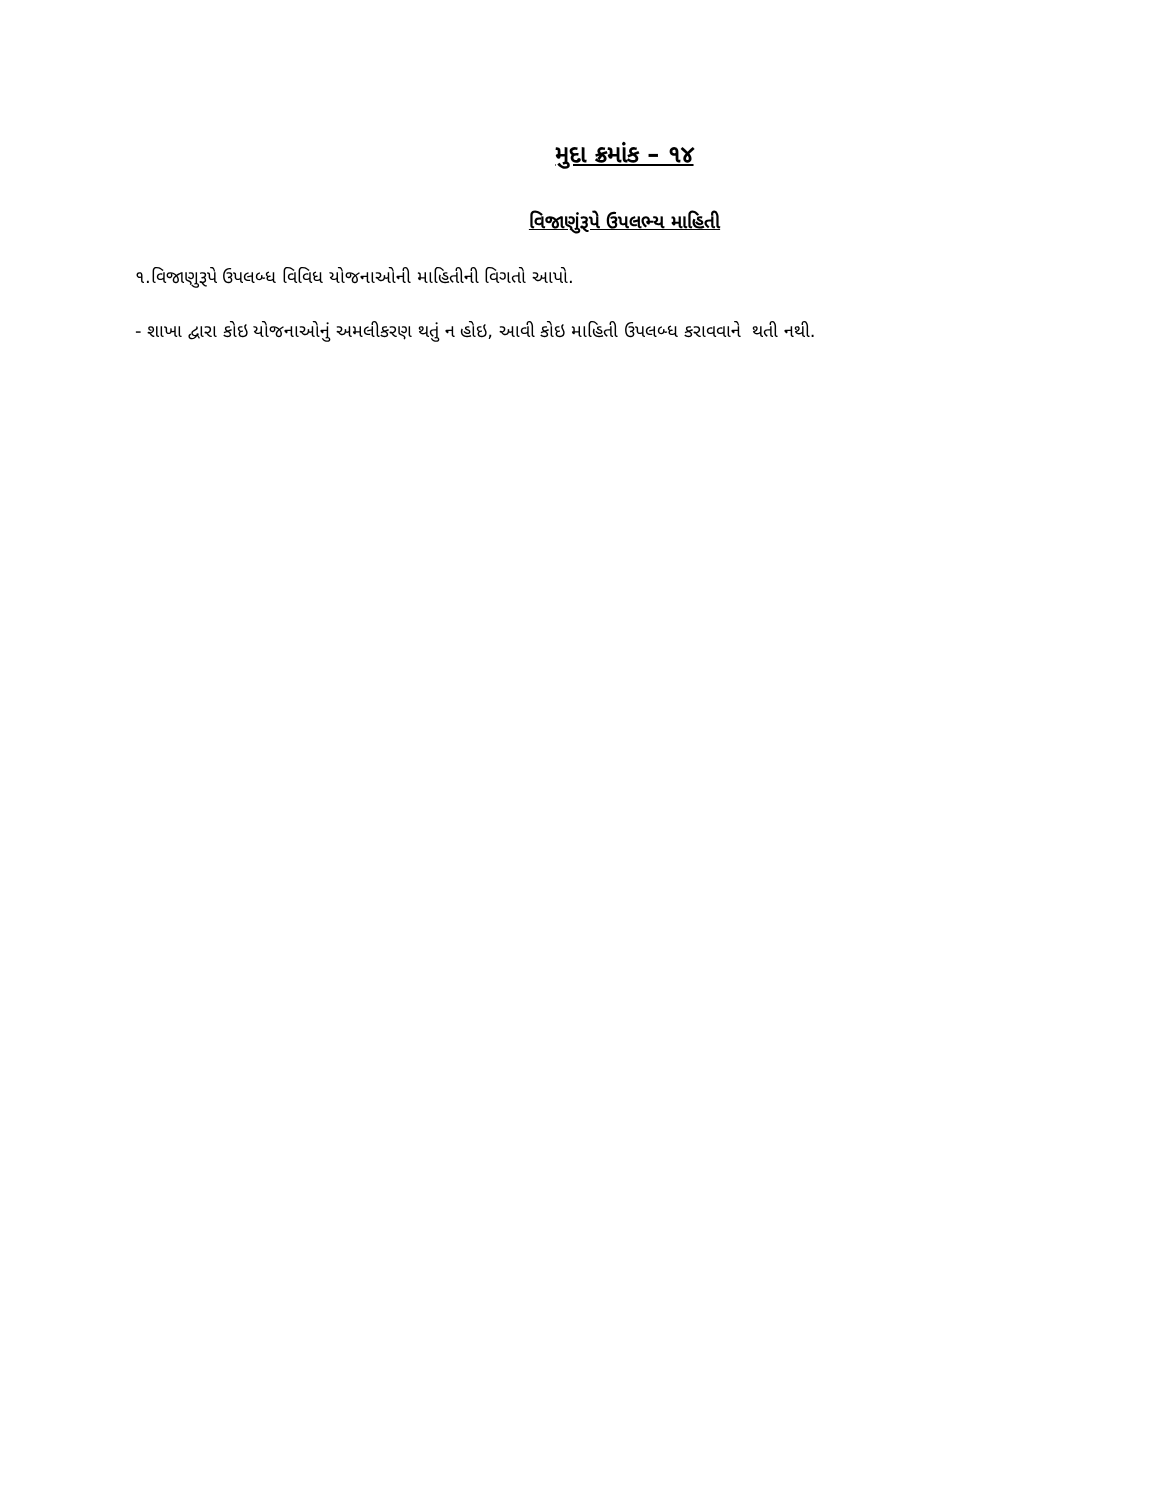મુદા ક્રમાંક – ૧૪
વિજાણુંરૂપે ઉપલભ્ય માહિતી
૧.વિજાણુરૂપે ઉપલબ્ધ વિવિધ યોજનાઓની માહિતીની વિગતો આપો.
- શાખા દ્વારા કોઇ યોજનાઓનું અમલીકરણ થતું ન હોઇ, આવી કોઇ માહિતી ઉપલબ્ધ કરાવવાને થતી નથી.